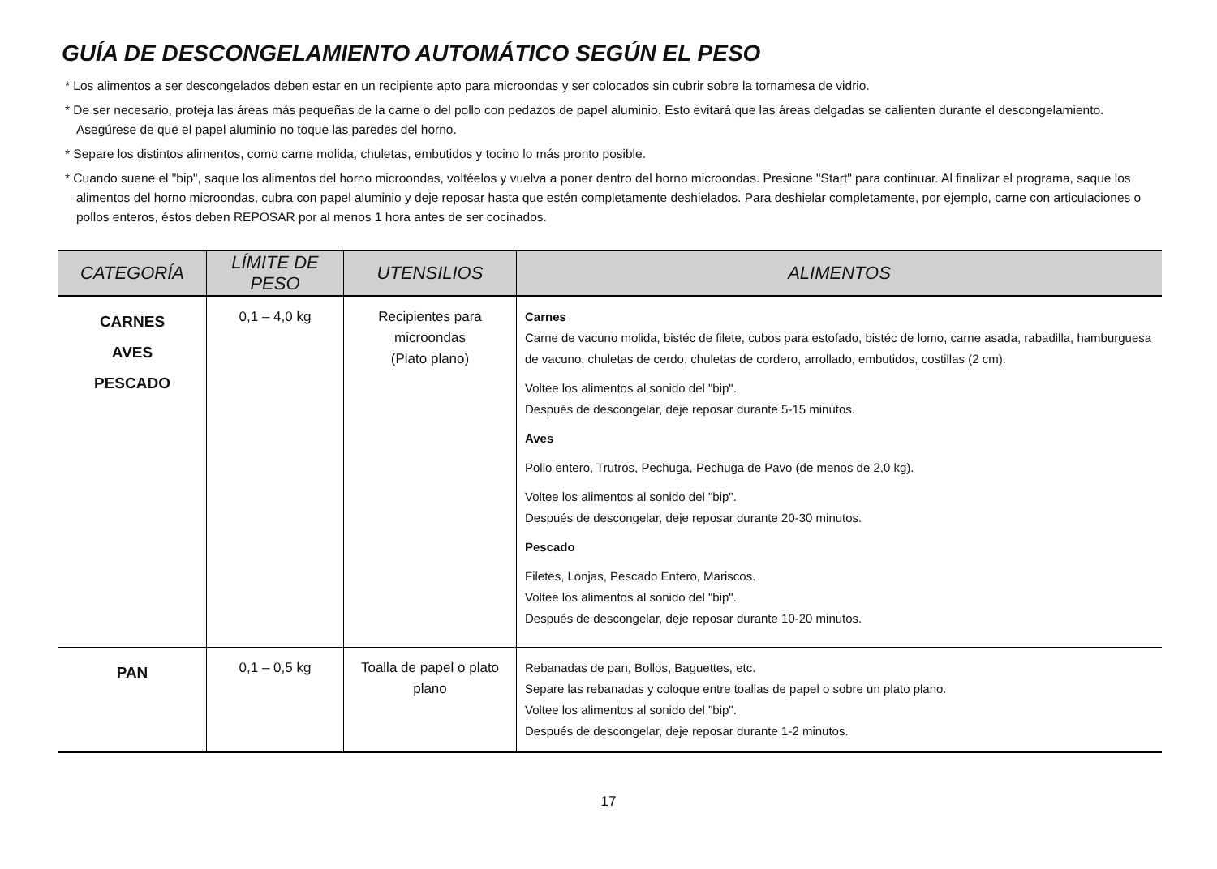GUÍA DE DESCONGELAMIENTO AUTOMÁTICO SEGÚN EL PESO
* Los alimentos a ser descongelados deben estar en un recipiente apto para microondas y ser colocados sin cubrir sobre la tornamesa de vidrio.
* De ser necesario, proteja las áreas más pequeñas de la carne o del pollo con pedazos de papel aluminio. Esto evitará que las áreas delgadas se calienten durante el descongelamiento. Asegúrese de que el papel aluminio no toque las paredes del horno.
* Separe los distintos alimentos, como carne molida, chuletas, embutidos y tocino lo más pronto posible.
* Cuando suene el "bip", saque los alimentos del horno microondas, voltéelos y vuelva a poner dentro del horno microondas. Presione "Start" para continuar. Al finalizar el programa, saque los alimentos del horno microondas, cubra con papel aluminio y deje reposar hasta que estén completamente deshielados. Para deshielar completamente, por ejemplo, carne con articulaciones o pollos enteros, éstos deben REPOSAR por al menos 1 hora antes de ser cocinados.
| CATEGORÍA | LÍMITE DE PESO | UTENSILIOS | ALIMENTOS |
| --- | --- | --- | --- |
| CARNES AVES PESCADO | 0,1 – 4,0 kg | Recipientes para microondas (Plato plano) | Carnes Carne de vacuno molida, bistéc de filete, cubos para estofado, bistéc de lomo, carne asada, rabadilla, hamburguesa de vacuno, chuletas de cerdo, chuletas de cordero, arrollado, embutidos, costillas (2 cm). Voltee los alimentos al sonido del "bip". Después de descongelar, deje reposar durante 5-15 minutos. Aves Pollo entero, Trutros, Pechuga, Pechuga de Pavo (de menos de 2,0 kg). Voltee los alimentos al sonido del "bip". Después de descongelar, deje reposar durante 20-30 minutos. Pescado Filetes, Lonjas, Pescado Entero, Mariscos. Voltee los alimentos al sonido del "bip". Después de descongelar, deje reposar durante 10-20 minutos. |
| PAN | 0,1 – 0,5 kg | Toalla de papel o plato plano | Rebanadas de pan, Bollos, Baguettes, etc. Separe las rebanadas y coloque entre toallas de papel o sobre un plato plano. Voltee los alimentos al sonido del "bip". Después de descongelar, deje reposar durante 1-2 minutos. |
17